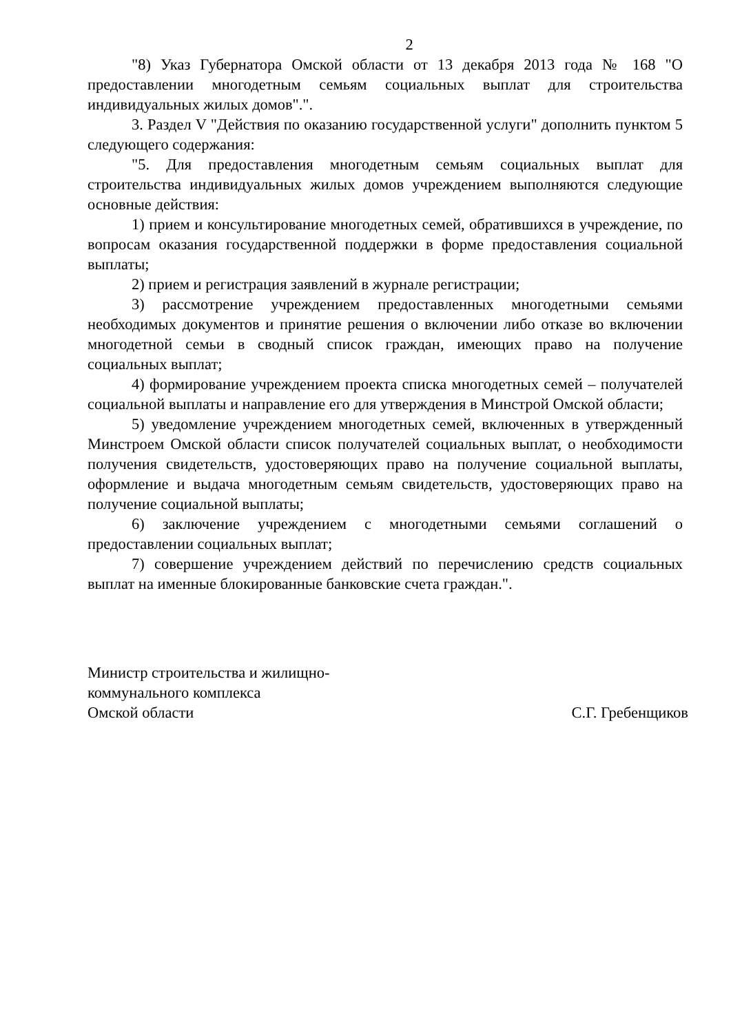2
"8) Указ Губернатора Омской области от 13 декабря 2013 года № 168 "О предоставлении многодетным семьям социальных выплат для строительства индивидуальных жилых домов".".
3. Раздел V "Действия по оказанию государственной услуги" дополнить пунктом 5 следующего содержания:
"5. Для предоставления многодетным семьям социальных выплат для строительства индивидуальных жилых домов учреждением выполняются следующие основные действия:
1) прием и консультирование многодетных семей, обратившихся в учреждение, по вопросам оказания государственной поддержки в форме предоставления социальной выплаты;
2) прием и регистрация заявлений в журнале регистрации;
3) рассмотрение учреждением предоставленных многодетными семьями необходимых документов и принятие решения о включении либо отказе во включении многодетной семьи в сводный список граждан, имеющих право на получение социальных выплат;
4) формирование учреждением проекта списка многодетных семей – получателей социальной выплаты и направление его для утверждения в Минстрой Омской области;
5) уведомление учреждением многодетных семей, включенных в утвержденный Минстроем Омской области список получателей социальных выплат, о необходимости получения свидетельств, удостоверяющих право на получение социальной выплаты, оформление и выдача многодетным семьям свидетельств, удостоверяющих право на получение социальной выплаты;
6) заключение учреждением с многодетными семьями соглашений о предоставлении социальных выплат;
7) совершение учреждением действий по перечислению средств социальных выплат на именные блокированные банковские счета граждан.".
Министр строительства и жилищно-
коммунального комплекса
Омской области
С.Г. Гребенщиков